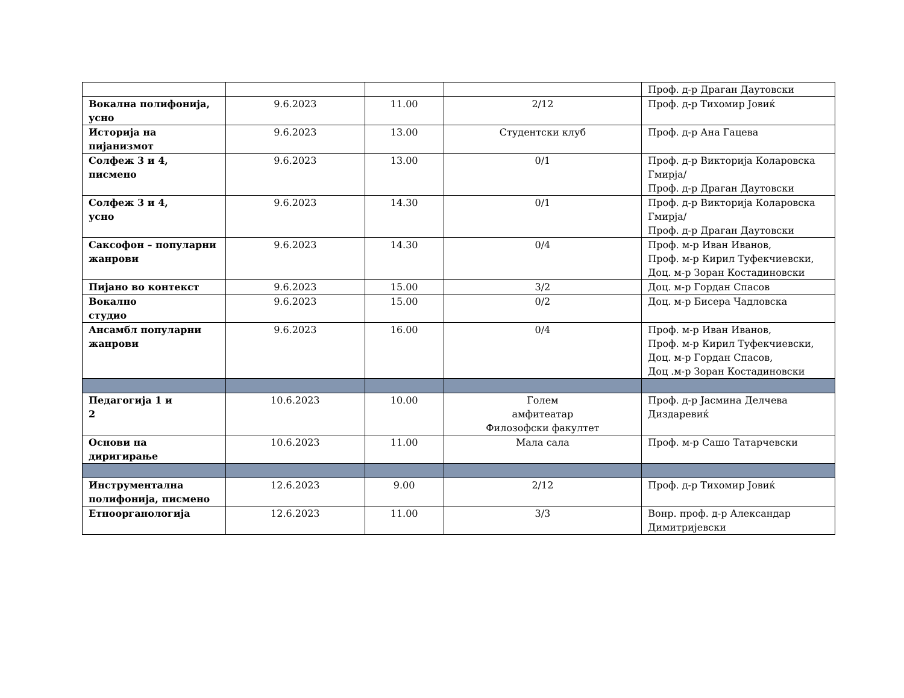| | | | | Проф. д-р Драган Даутовски |
| Вокална полифонија, усно | 9.6.2023 | 11.00 | 2/12 | Проф. д-р Тихомир Јовиќ |
| Историја на пијанизмот | 9.6.2023 | 13.00 | Студентски клуб | Проф. д-р Ана Гацева |
| Солфеж 3 и 4, писмено | 9.6.2023 | 13.00 | 0/1 | Проф. д-р Викторија Коларовска Гмирја/ Проф. д-р Драган Даутовски |
| Солфеж 3 и 4, усно | 9.6.2023 | 14.30 | 0/1 | Проф. д-р Викторија Коларовска Гмирја/ Проф. д-р Драган Даутовски |
| Саксофон – популарни жанрови | 9.6.2023 | 14.30 | 0/4 | Проф. м-р Иван Иванов, Проф. м-р Кирил Туфекчиевски, Доц. м-р Зоран Костадиновски |
| Пијано во контекст | 9.6.2023 | 15.00 | 3/2 | Доц. м-р Гордан Спасов |
| Вокално студио | 9.6.2023 | 15.00 | 0/2 | Доц. м-р Бисера Чадловска |
| Ансамбл популарни жанрови | 9.6.2023 | 16.00 | 0/4 | Проф. м-р Иван Иванов, Проф. м-р Кирил Туфекчиевски, Доц. м-р Гордан Спасов, Доц .м-р Зоран Костадиновски |
| Педагогија 1 и 2 | 10.6.2023 | 10.00 | Голем амфитеатар Филозофски факултет | Проф. д-р Јасмина Делчева Диздаревиќ |
| Основи на диригирање | 10.6.2023 | 11.00 | Мала сала | Проф. м-р Сашо Татарчевски |
| Инструментална полифонија, писмено | 12.6.2023 | 9.00 | 2/12 | Проф. д-р Тихомир Јовиќ |
| Етноорганологија | 12.6.2023 | 11.00 | 3/3 | Вонр. проф. д-р Александар Димитријевски |